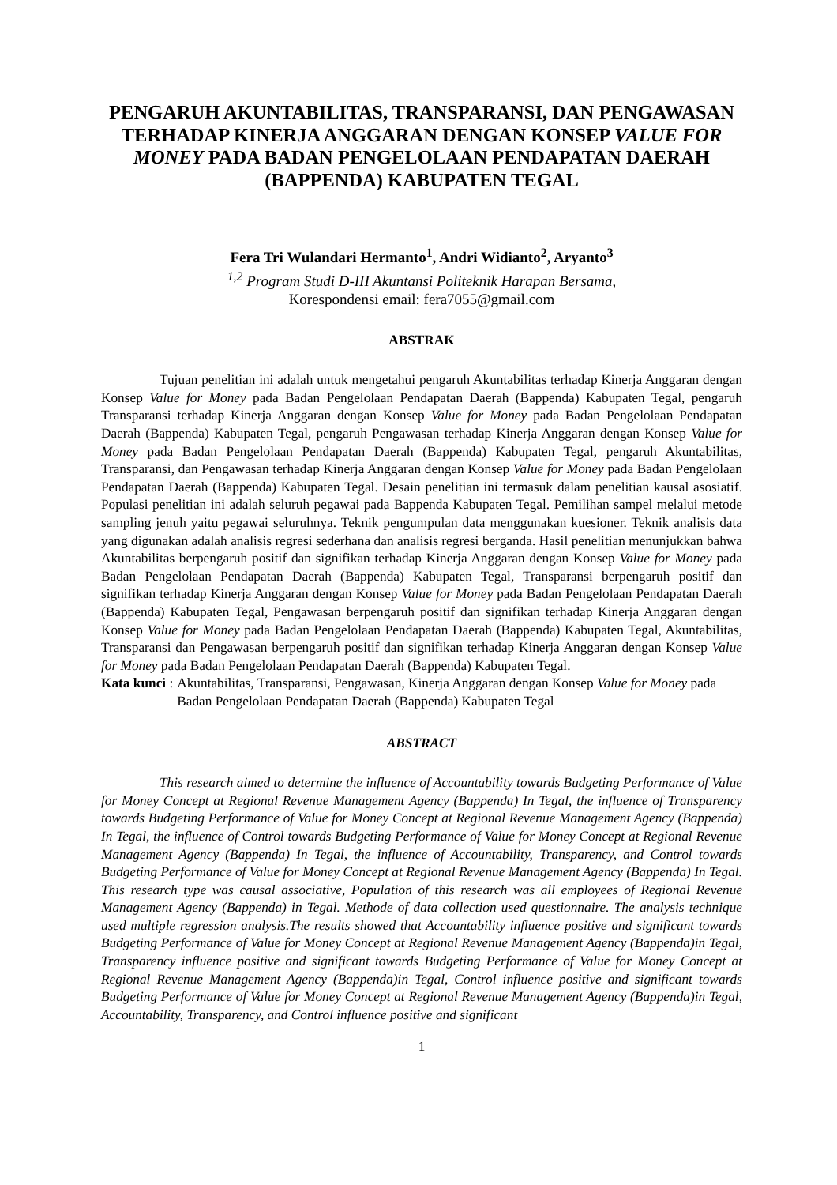PENGARUH AKUNTABILITAS, TRANSPARANSI, DAN PENGAWASAN TERHADAP KINERJA ANGGARAN DENGAN KONSEP VALUE FOR MONEY PADA BADAN PENGELOLAAN PENDAPATAN DAERAH (BAPPENDA) KABUPATEN TEGAL
Fera Tri Wulandari Hermanto<sup>1</sup>, Andri Widianto<sup>2</sup>, Aryanto<sup>3</sup>
<sup>1,2</sup> Program Studi D-III Akuntansi Politeknik Harapan Bersama,
Korespondensi email: fera7055@gmail.com
ABSTRAK
Tujuan penelitian ini adalah untuk mengetahui pengaruh Akuntabilitas terhadap Kinerja Anggaran dengan Konsep Value for Money pada Badan Pengelolaan Pendapatan Daerah (Bappenda) Kabupaten Tegal, pengaruh Transparansi terhadap Kinerja Anggaran dengan Konsep Value for Money pada Badan Pengelolaan Pendapatan Daerah (Bappenda) Kabupaten Tegal, pengaruh Pengawasan terhadap Kinerja Anggaran dengan Konsep Value for Money pada Badan Pengelolaan Pendapatan Daerah (Bappenda) Kabupaten Tegal, pengaruh Akuntabilitas, Transparansi, dan Pengawasan terhadap Kinerja Anggaran dengan Konsep Value for Money pada Badan Pengelolaan Pendapatan Daerah (Bappenda) Kabupaten Tegal. Desain penelitian ini termasuk dalam penelitian kausal asosiatif. Populasi penelitian ini adalah seluruh pegawai pada Bappenda Kabupaten Tegal. Pemilihan sampel melalui metode sampling jenuh yaitu pegawai seluruhnya. Teknik pengumpulan data menggunakan kuesioner. Teknik analisis data yang digunakan adalah analisis regresi sederhana dan analisis regresi berganda. Hasil penelitian menunjukkan bahwa Akuntabilitas berpengaruh positif dan signifikan terhadap Kinerja Anggaran dengan Konsep Value for Money pada Badan Pengelolaan Pendapatan Daerah (Bappenda) Kabupaten Tegal, Transparansi berpengaruh positif dan signifikan terhadap Kinerja Anggaran dengan Konsep Value for Money pada Badan Pengelolaan Pendapatan Daerah (Bappenda) Kabupaten Tegal, Pengawasan berpengaruh positif dan signifikan terhadap Kinerja Anggaran dengan Konsep Value for Money pada Badan Pengelolaan Pendapatan Daerah (Bappenda) Kabupaten Tegal, Akuntabilitas, Transparansi dan Pengawasan berpengaruh positif dan signifikan terhadap Kinerja Anggaran dengan Konsep Value for Money pada Badan Pengelolaan Pendapatan Daerah (Bappenda) Kabupaten Tegal.
Kata kunci : Akuntabilitas, Transparansi, Pengawasan, Kinerja Anggaran dengan Konsep Value for Money pada Badan Pengelolaan Pendapatan Daerah (Bappenda) Kabupaten Tegal
ABSTRACT
This research aimed to determine the influence of Accountability towards Budgeting Performance of Value for Money Concept at Regional Revenue Management Agency (Bappenda) In Tegal, the influence of Transparency towards Budgeting Performance of Value for Money Concept at Regional Revenue Management Agency (Bappenda) In Tegal, the influence of Control towards Budgeting Performance of Value for Money Concept at Regional Revenue Management Agency (Bappenda) In Tegal, the influence of Accountability, Transparency, and Control towards Budgeting Performance of Value for Money Concept at Regional Revenue Management Agency (Bappenda) In Tegal. This research type was causal associative, Population of this research was all employees of Regional Revenue Management Agency (Bappenda) in Tegal. Methode of data collection used questionnaire. The analysis technique used multiple regression analysis.The results showed that Accountability influence positive and significant towards Budgeting Performance of Value for Money Concept at Regional Revenue Management Agency (Bappenda)in Tegal, Transparency influence positive and significant towards Budgeting Performance of Value for Money Concept at Regional Revenue Management Agency (Bappenda)in Tegal, Control influence positive and significant towards Budgeting Performance of Value for Money Concept at Regional Revenue Management Agency (Bappenda)in Tegal, Accountability, Transparency, and Control influence positive and significant
1